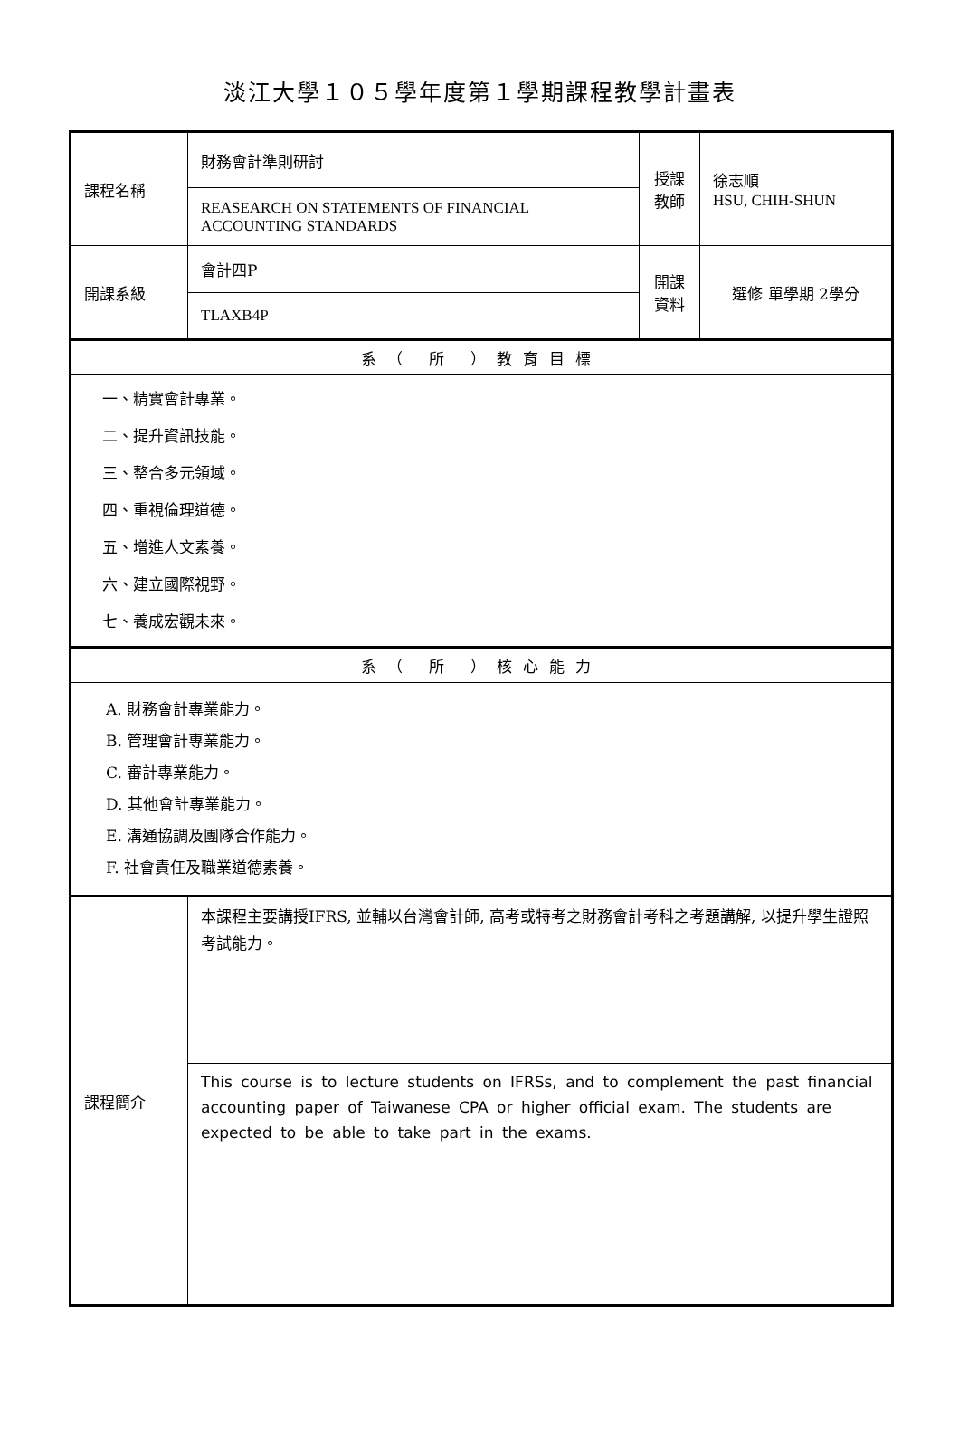淡江大學１０５學年度第１學期課程教學計畫表
| 課程名稱 | 財務會計準則研討 | 授課 教師 | 徐志順 HSU, CHIH-SHUN |
| | REASEARCH ON STATEMENTS OF FINANCIAL ACCOUNTING STANDARDS | | |
| 開課系級 | 會計四P | 開課 資料 | 選修 單學期 2學分 |
| | TLAXB4P | | |
| 系（ 所 ）教育目標 | | | |
| 一、精實會計專業。 二、提升資訊技能。 三、整合多元領域。 四、重視倫理道德。 五、增進人文素養。 六、建立國際視野。 七、養成宏觀未來。 | | | |
| 系（ 所 ）核心能力 | | | |
| A. 財務會計專業能力。 B. 管理會計專業能力。 C. 審計專業能力。 D. 其他會計專業能力。 E. 溝通協調及團隊合作能力。 F. 社會責任及職業道德素養。 | | | |
| 課程簡介 | 本課程主要講授IFRS, 並輔以台灣會計師, 高考或特考之財務會計考科之考題講解, 以提升學生證照考試能力。 | | |
| | This course is to lecture students on IFRSs, and to complement the past financial accounting paper of Taiwanese CPA or higher official exam. The students are expected to be able to take part in the exams. | | |